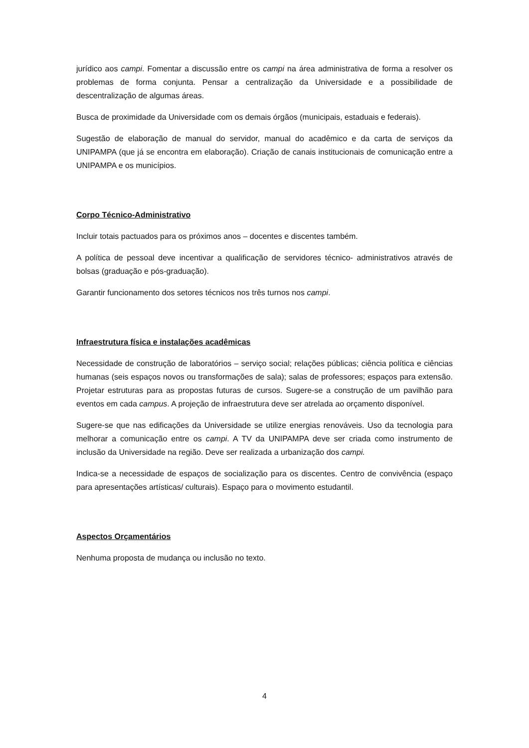jurídico aos campi. Fomentar a discussão entre os campi na área administrativa de forma a resolver os problemas de forma conjunta. Pensar a centralização da Universidade e a possibilidade de descentralização de algumas áreas.
Busca de proximidade da Universidade com os demais órgãos (municipais, estaduais e federais).
Sugestão de elaboração de manual do servidor, manual do acadêmico e da carta de serviços da UNIPAMPA (que já se encontra em elaboração). Criação de canais institucionais de comunicação entre a UNIPAMPA e os municípios.
Corpo Técnico-Administrativo
Incluir totais pactuados para os próximos anos – docentes e discentes também.
A política de pessoal deve incentivar a qualificação de servidores técnico- administrativos através de bolsas (graduação e pós-graduação).
Garantir funcionamento dos setores técnicos nos três turnos nos campi.
Infraestrutura física e instalações acadêmicas
Necessidade de construção de laboratórios – serviço social; relações públicas; ciência política e ciências humanas (seis espaços novos ou transformações de sala); salas de professores; espaços para extensão. Projetar estruturas para as propostas futuras de cursos. Sugere-se a construção de um pavilhão para eventos em cada campus. A projeção de infraestrutura deve ser atrelada ao orçamento disponível.
Sugere-se que nas edificações da Universidade se utilize energias renováveis. Uso da tecnologia para melhorar a comunicação entre os campi. A TV da UNIPAMPA deve ser criada como instrumento de inclusão da Universidade na região. Deve ser realizada a urbanização dos campi.
Indica-se a necessidade de espaços de socialização para os discentes. Centro de convivência (espaço para apresentações artísticas/ culturais). Espaço para o movimento estudantil.
Aspectos Orçamentários
Nenhuma proposta de mudança ou inclusão no texto.
4